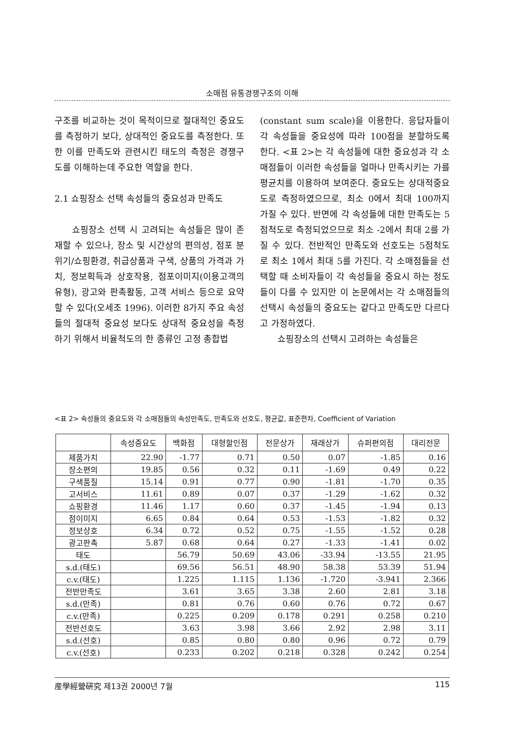소매점 유통경쟁구조의 이해
구조를 비교하는 것이 목적이므로 절대적인 중요도를 측정하기 보다, 상대적인 중요도를 측정한다. 또한 이를 만족도와 관련시킨 태도의 측정은 경쟁구도를 이해하는데 주요한 역할을 한다.
2.1 쇼핑장소 선택 속성들의 중요성과 만족도
쇼핑장소 선택 시 고려되는 속성들은 많이 존재할 수 있으나, 장소 및 시간상의 편의성, 점포 분위기/쇼핑환경, 취급상품과 구색, 상품의 가격과 가치, 정보획득과 상호작용, 점포이미지(이용고객의 유형), 광고와 판촉활동, 고객 서비스 등으로 요약할 수 있다(오세조 1996). 이러한 8가지 주요 속성들의 절대적 중요성 보다도 상대적 중요성을 측정하기 위해서 비율척도의 한 종류인 고정 총합법
(constant sum scale)을 이용한다. 응답자들이 각 속성들을 중요성에 따라 100점을 분할하도록 한다. <표 2>는 각 속성들에 대한 중요성과 각 소매점들이 이러한 속성들을 얼마나 만족시키는 가를 평균치를 이용하여 보여준다. 중요도는 상대적중요도로 측정하였으므로, 최소 0에서 최대 100까지 가질 수 있다. 반면에 각 속성들에 대한 만족도는 5점척도로 측정되었으므로 최소 -2에서 최대 2를 가질 수 있다. 전반적인 만족도와 선호도는 5점척도로 최소 1에서 최대 5를 가진다. 각 소매점들을 선택할 때 소비자들이 각 속성들을 중요시 하는 정도들이 다를 수 있지만 이 논문에서는 각 소매점들의 선택시 속성들의 중요도는 같다고 만족도만 다르다고 가정하였다.
쇼핑장소의 선택시 고려하는 속성들은
<표 2> 속성들의 중요도와 각 소매점들의 속성만족도, 만족도와 선호도, 평균값, 표준편차, Coefficient of Variation
| | 속성중요도 | 백화점 | 대형할인점 | 전문상가 | 재래상가 | 슈퍼편의점 | 대리전문 |
| --- | --- | --- | --- | --- | --- | --- | --- |
| 제품가치 | 22.90 | -1.77 | 0.71 | 0.50 | 0.07 | -1.85 | 0.16 |
| 장소편의 | 19.85 | 0.56 | 0.32 | 0.11 | -1.69 | 0.49 | 0.22 |
| 구색품질 | 15.14 | 0.91 | 0.77 | 0.90 | -1.81 | -1.70 | 0.35 |
| 고서비스 | 11.61 | 0.89 | 0.07 | 0.37 | -1.29 | -1.62 | 0.32 |
| 쇼핑환경 | 11.46 | 1.17 | 0.60 | 0.37 | -1.45 | -1.94 | 0.13 |
| 점이미지 | 6.65 | 0.84 | 0.64 | 0.53 | -1.53 | -1.82 | 0.32 |
| 정보상호 | 6.34 | 0.72 | 0.52 | 0.75 | -1.55 | -1.52 | 0.28 |
| 광고판촉 | 5.87 | 0.68 | 0.64 | 0.27 | -1.33 | -1.41 | 0.02 |
| 태도 | | 56.79 | 50.69 | 43.06 | -33.94 | -13.55 | 21.95 |
| s.d.(태도) | | 69.56 | 56.51 | 48.90 | 58.38 | 53.39 | 51.94 |
| c.v.(태도) | | 1.225 | 1.115 | 1.136 | -1.720 | -3.941 | 2.366 |
| 전반만족도 | | 3.61 | 3.65 | 3.38 | 2.60 | 2.81 | 3.18 |
| s.d.(만족) | | 0.81 | 0.76 | 0.60 | 0.76 | 0.72 | 0.67 |
| c.v.(만족) | | 0.225 | 0.209 | 0.178 | 0.291 | 0.258 | 0.210 |
| 전반선호도 | | 3.63 | 3.98 | 3.66 | 2.92 | 2.98 | 3.11 |
| s.d.(선호) | | 0.85 | 0.80 | 0.80 | 0.96 | 0.72 | 0.79 |
| c.v.(선호) | | 0.233 | 0.202 | 0.218 | 0.328 | 0.242 | 0.254 |
産學經營硏究 제13권 2000년 7월 115